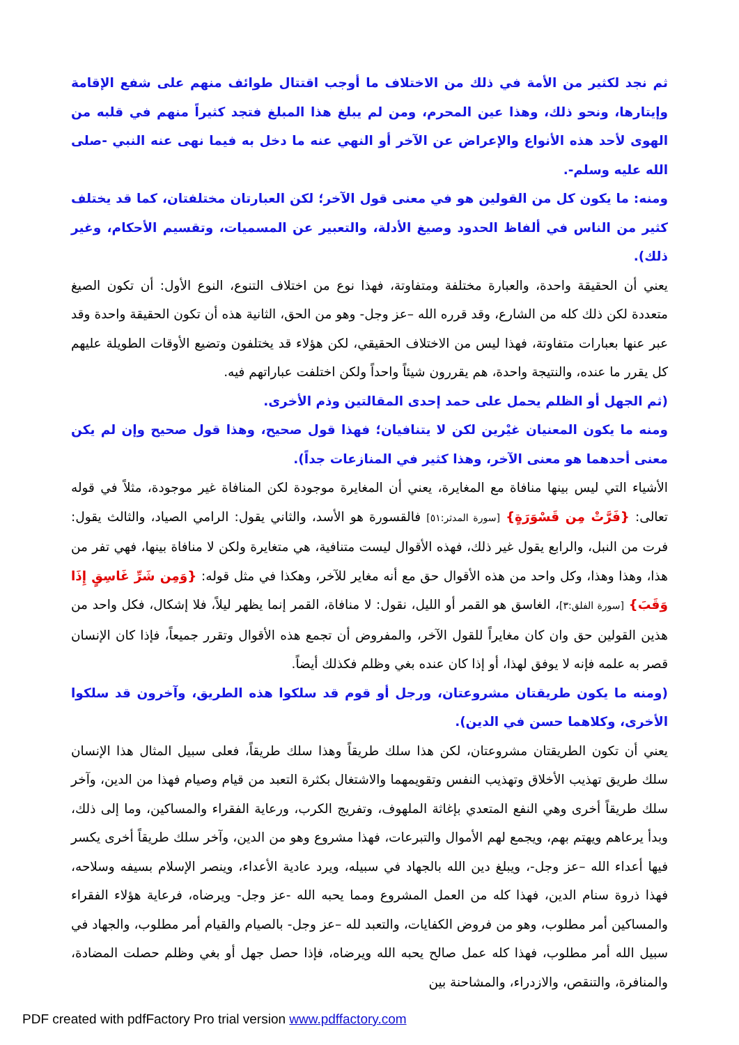ثم نجد لكثير من الأمة في ذلك من الاختلاف ما أوجب اقتتال طوائف منهم على شفع الإقامة وإيتارها، ونحو ذلك، وهذا عين المحرم، ومن لم يبلغ هذا المبلغ فتجد كثيراً منهم في قلبه من الهوى لأحد هذه الأنواع والإعراض عن الآخر أو النهي عنه ما دخل به فيما نهى عنه النبي -صلى الله عليه وسلم-.
ومنه: ما يكون كل من القولين هو في معنى قول الآخر؛ لكن العبارتان مختلفتان، كما قد يختلف كثير من الناس في ألفاظ الحدود وصيغ الأدلة، والتعبير عن المسميات، وتقسيم الأحكام، وغير ذلك).
يعني أن الحقيقة واحدة، والعبارة مختلفة ومتفاوتة، فهذا نوع من اختلاف التنوع، النوع الأول: أن تكون الصيغ متعددة لكن ذلك كله من الشارع، وقد قرره الله –عز وجل- وهو من الحق، الثانية هذه أن تكون الحقيقة واحدة وقد عبر عنها بعبارات متفاوتة، فهذا ليس من الاختلاف الحقيقي، لكن هؤلاء قد يختلفون وتضيع الأوقات الطويلة عليهم كل يقرر ما عنده، والنتيجة واحدة، هم يقررون شيئاً واحداً ولكن اختلفت عباراتهم فيه.
(ثم الجهل أو الظلم يحمل على حمد إحدى المقالتين وذم الأخرى.
ومنه ما يكون المعنيان غيْرين لكن لا يتنافيان؛ فهذا قول صحيح، وهذا قول صحيح وإن لم يكن معنى أحدهما هو معنى الآخر، وهذا كثير في المنازعات جداً).
الأشياء التي ليس بينها منافاة مع المغايرة، يعني أن المغايرة موجودة لكن المنافاة غير موجودة، مثلاً في قوله تعالى: {فَرَّتْ مِن قَسْوَرَةٍ} [سورة المدثر:٥١] فالقسورة هو الأسد، والثاني يقول: الرامي الصياد، والثالث يقول: فرت من النبل، والرابع يقول غير ذلك، فهذه الأقوال ليست متنافية، هي متغايرة ولكن لا منافاة بينها، فهي تفر من هذا، وهذا وهذا، وكل واحد من هذه الأقوال حق مع أنه مغاير للآخر، وهكذا في مثل قوله: {وَمِن شَرِّ غَاسِقٍ إِذَا وَقَبَ} [سورة الفلق:٣]، الغاسق هو القمر أو الليل، نقول: لا منافاة، القمر إنما يظهر ليلاً، فلا إشكال، فكل واحد من هذين القولين حق وان كان مغايراً للقول الآخر، والمفروض أن تجمع هذه الأقوال وتقرر جميعاً، فإذا كان الإنسان قصر به علمه فإنه لا يوفق لهذا، أو إذا كان عنده بغي وظلم فكذلك أيضاً.
(ومنه ما يكون طريقتان مشروعتان، ورجل أو قوم قد سلكوا هذه الطريق، وآخرون قد سلكوا الأخرى، وكلاهما حسن في الدين).
يعني أن تكون الطريقتان مشروعتان، لكن هذا سلك طريقاً وهذا سلك طريقاً، فعلى سبيل المثال هذا الإنسان سلك طريق تهذيب الأخلاق وتهذيب النفس وتقويمهما والاشتغال بكثرة التعبد من قيام وصيام فهذا من الدين، وآخر سلك طريقاً أخرى وهي النفع المتعدي بإغاثة الملهوف، وتفريج الكرب، ورعاية الفقراء والمساكين، وما إلى ذلك، وبدأ يرعاهم ويهتم بهم، ويجمع لهم الأموال والتبرعات، فهذا مشروع وهو من الدين، وآخر سلك طريقاً أخرى يكسر فيها أعداء الله –عز وجل-، ويبلغ دين الله بالجهاد في سبيله، ويرد عادية الأعداء، وينصر الإسلام بسيفه وسلاحه، فهذا ذروة سنام الدين، فهذا كله من العمل المشروع ومما يحبه الله -عز وجل- ويرضاه، فرعاية هؤلاء الفقراء والمساكين أمر مطلوب، وهو من فروض الكفايات، والتعبد لله –عز وجل- بالصيام والقيام أمر مطلوب، والجهاد في سبيل الله أمر مطلوب، فهذا كله عمل صالح يحبه الله ويرضاه، فإذا حصل جهل أو بغي وظلم حصلت المضادة، والمنافرة، والتنقص، والازدراء، والمشاحنة بين
PDF created with pdfFactory Pro trial version www.pdffactory.com